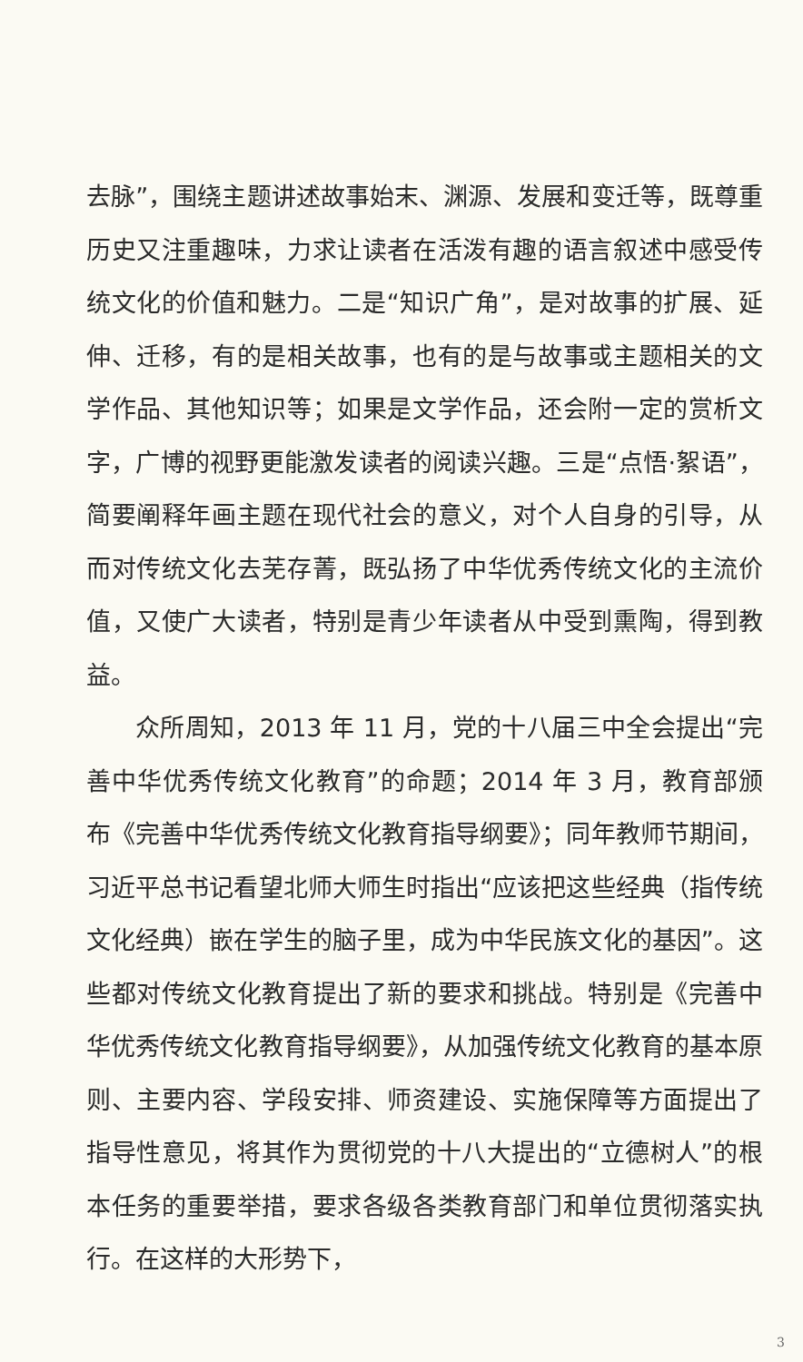去脉”，围绕主题讲述故事始末、渊源、发展和变迁等，既尊重历史又注重趣味，力求让读者在活泼有趣的语言叙述中感受传统文化的价值和魅力。二是“知识广角”，是对故事的扩展、延伸、迁移，有的是相关故事，也有的是与故事或主题相关的文学作品、其他知识等；如果是文学作品，还会附一定的赏析文字，广博的视野更能激发读者的阅读兴趣。三是“点悟·絮语”，简要阐释年画主题在现代社会的意义，对个人自身的引导，从而对传统文化去芜存菁，既弘扬了中华优秀传统文化的主流价值，又使广大读者，特别是青少年读者从中受到熏陶，得到教益。
众所周知，2013 年 11 月，党的十八届三中全会提出“完善中华优秀传统文化教育”的命题；2014 年 3 月，教育部颁布《完善中华优秀传统文化教育指导纲要》；同年教师节期间，习近平总书记看望北师大师生时指出“应该把这些经典（指传统文化经典）嵌在学生的脑子里，成为中华民族文化的基因”。这些都对传统文化教育提出了新的要求和挑战。特别是《完善中华优秀传统文化教育指导纲要》，从加强传统文化教育的基本原则、主要内容、学段安排、师资建设、实施保障等方面提出了指导性意见，将其作为贯彻党的十八大提出的“立德树人”的根本任务的重要举措，要求各级各类教育部门和单位贯彻落实执行。在这样的大形势下，
3